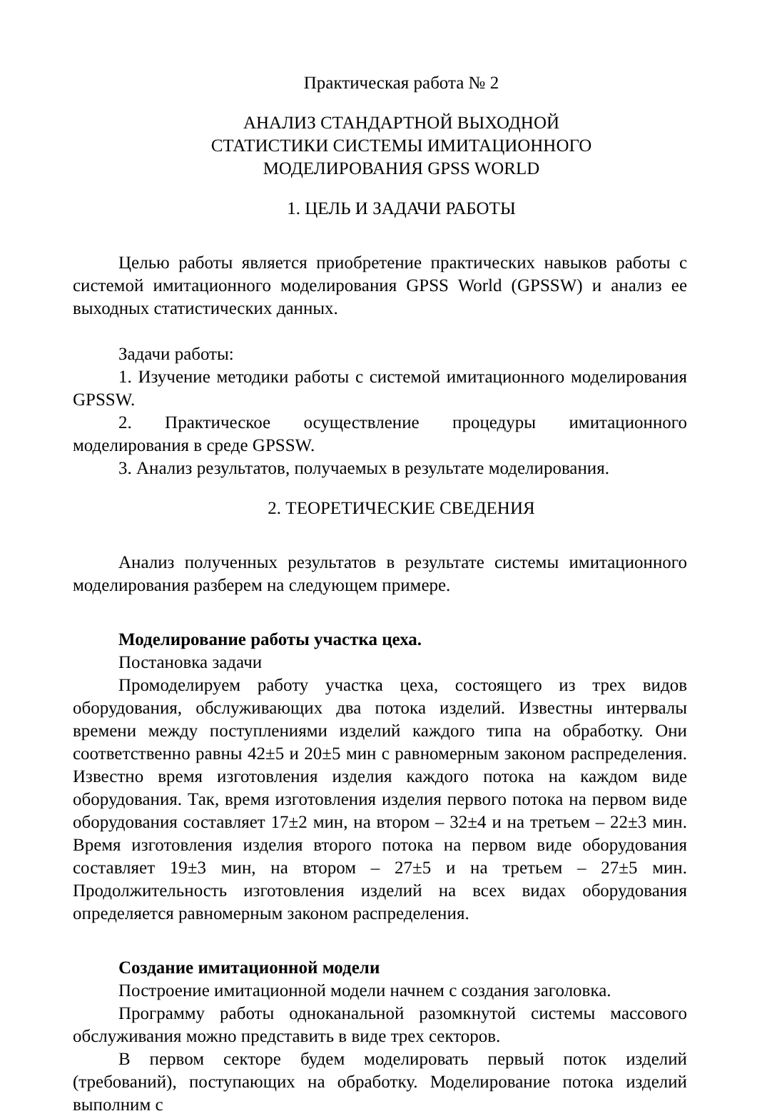Практическая работа № 2
АНАЛИЗ СТАНДАРТНОЙ ВЫХОДНОЙ
СТАТИСТИКИ СИСТЕМЫ ИМИТАЦИОННОГО
МОДЕЛИРОВАНИЯ GPSS WORLD
1. ЦЕЛЬ И ЗАДАЧИ РАБОТЫ
Целью работы является приобретение практических навыков работы с системой имитационного моделирования GPSS World (GPSSW) и анализ ее выходных статистических данных.
Задачи работы:
1. Изучение методики работы с системой имитационного моделирования GPSSW.
2. Практическое осуществление процедуры имитационного моделирования в среде GPSSW.
3. Анализ результатов, получаемых в результате моделирования.
2. ТЕОРЕТИЧЕСКИЕ СВЕДЕНИЯ
Анализ полученных результатов в результате системы имитационного моделирования разберем на следующем примере.
Моделирование работы участка цеха.
Постановка задачи
Промоделируем работу участка цеха, состоящего из трех видов оборудования, обслуживающих два потока изделий. Известны интервалы времени между поступлениями изделий каждого типа на обработку. Они соответственно равны 42±5 и 20±5 мин с равномерным законом распределения. Известно время изготовления изделия каждого потока на каждом виде оборудования. Так, время изготовления изделия первого потока на первом виде оборудования составляет 17±2 мин, на втором – 32±4 и на третьем – 22±3 мин. Время изготовления изделия второго потока на первом виде оборудования составляет 19±3 мин, на втором – 27±5 и на третьем – 27±5 мин. Продолжительность изготовления изделий на всех видах оборудования определяется равномерным законом распределения.
Создание имитационной модели
Построение имитационной модели начнем с создания заголовка.
Программу работы одноканальной разомкнутой системы массового обслуживания можно представить в виде трех секторов.
В первом секторе будем моделировать первый поток изделий (требований), поступающих на обработку. Моделирование потока изделий выполним с